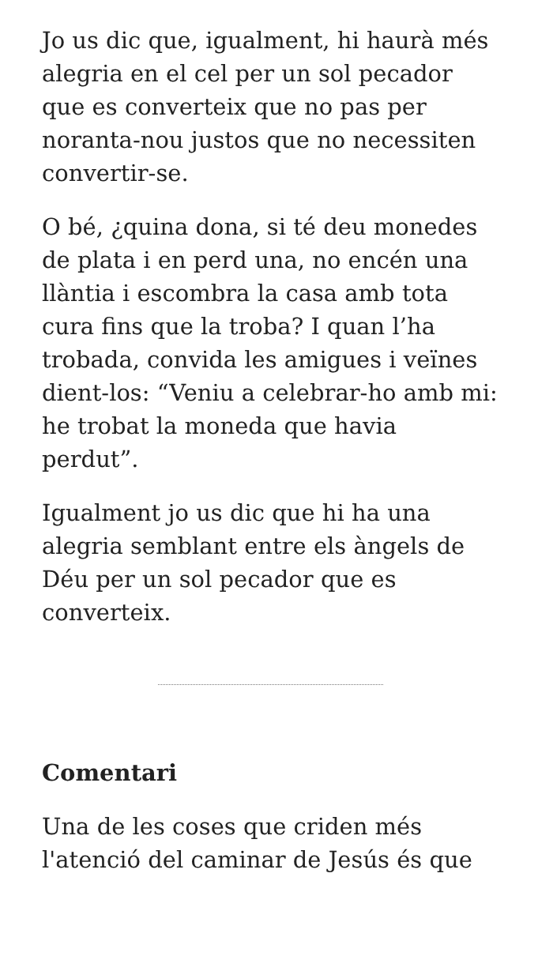Jo us dic que, igualment, hi haurà més alegria en el cel per un sol pecador que es converteix que no pas per noranta-nou justos que no necessiten convertir-se.
O bé, ¿quina dona, si té deu monedes de plata i en perd una, no encén una llàntia i escombra la casa amb tota cura fins que la troba? I quan l’ha trobada, convida les amigues i veïnes dient-los: “Veniu a celebrar-ho amb mi: he trobat la moneda que havia perdut”.
Igualment jo us dic que hi ha una alegria semblant entre els àngels de Déu per un sol pecador que es converteix.
Comentari
Una de les coses que criden més l'atenció del caminar de Jesús és que